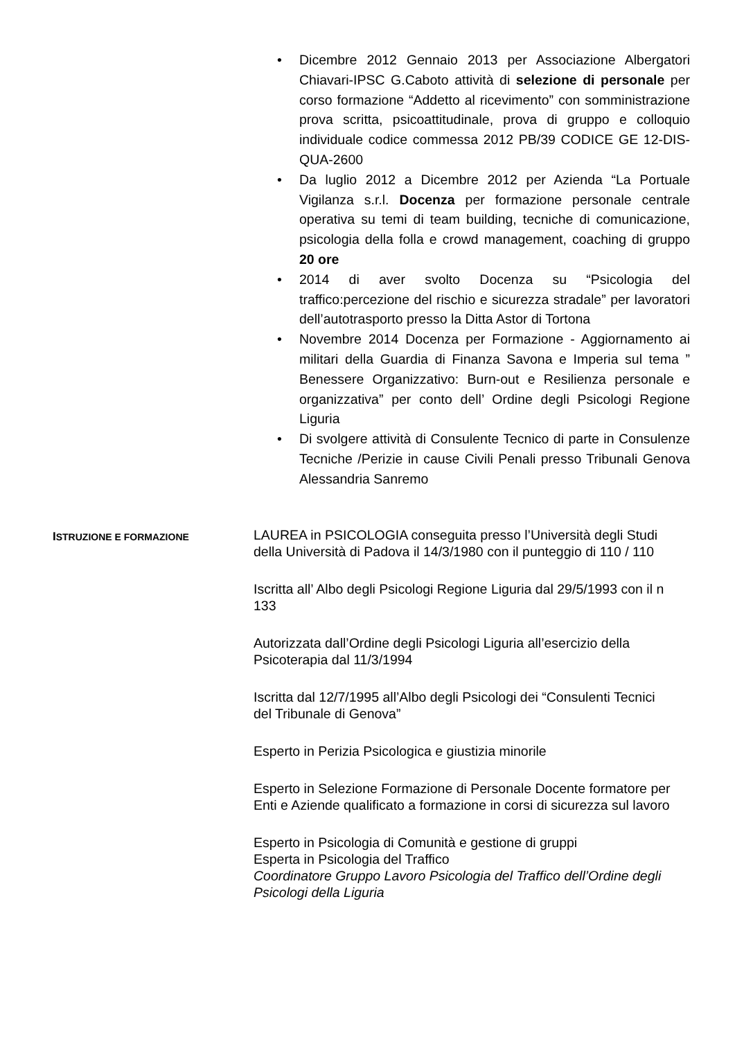• Dicembre 2012 Gennaio 2013 per Associazione Albergatori Chiavari-IPSC G.Caboto attività di selezione di personale per corso formazione “Addetto al ricevimento” con somministrazione prova scritta, psicoattitudinale, prova di gruppo e colloquio individuale codice commessa 2012 PB/39 CODICE GE 12-DIS-QUA-2600
• Da luglio 2012 a Dicembre 2012 per Azienda “La Portuale Vigilanza s.r.l. Docenza per formazione personale centrale operativa su temi di team building, tecniche di comunicazione, psicologia della folla e crowd management, coaching di gruppo 20 ore
• 2014 di aver svolto Docenza su “Psicologia del traffico:percezione del rischio e sicurezza stradale” per lavoratori dell’autotrasporto presso la Ditta Astor di Tortona
• Novembre 2014 Docenza per Formazione - Aggiornamento ai militari della Guardia di Finanza Savona e Imperia sul tema ” Benessere Organizzativo: Burn-out e Resilienza personale e organizzativa” per conto dell’ Ordine degli Psicologi Regione Liguria
• Di svolgere attività di Consulente Tecnico di parte in Consulenze Tecniche /Perizie in cause Civili Penali presso Tribunali Genova Alessandria Sanremo
ISTRUZIONE E FORMAZIONE
LAUREA in PSICOLOGIA conseguita presso l’Università degli Studi della Università di Padova il 14/3/1980 con il punteggio di 110 / 110
Iscritta all’ Albo degli Psicologi Regione Liguria dal 29/5/1993 con il n 133
Autorizzata dall’Ordine degli Psicologi Liguria all’esercizio della Psicoterapia dal 11/3/1994
Iscritta dal 12/7/1995 all’Albo degli Psicologi dei “Consulenti Tecnici del Tribunale di Genova”
Esperto in Perizia Psicologica e giustizia minorile
Esperto in Selezione Formazione di Personale Docente formatore per Enti e Aziende qualificato a formazione in corsi di sicurezza sul lavoro
Esperto in Psicologia di Comunità e gestione di gruppi
Esperta in Psicologia del Traffico
Coordinatore Gruppo Lavoro Psicologia del Traffico dell’Ordine degli Psicologi della Liguria